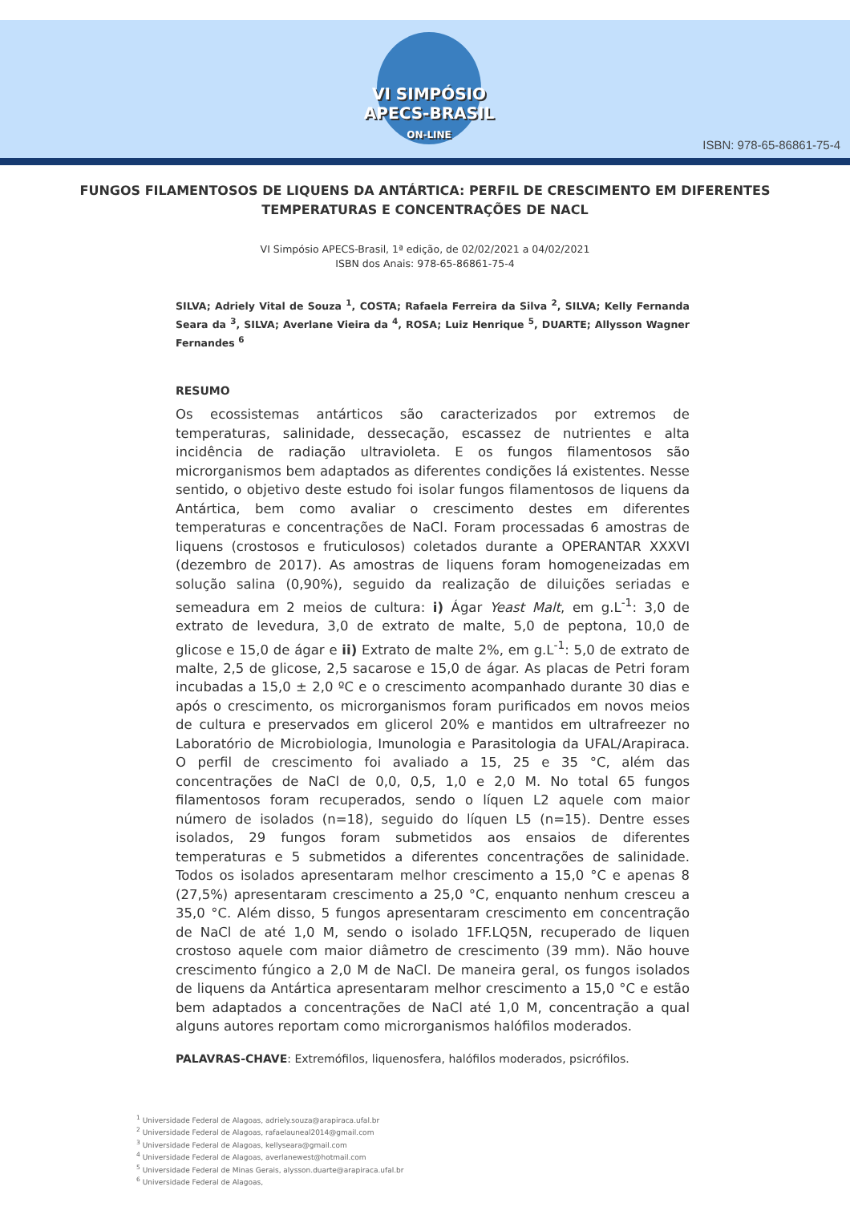VI SIMPÓSIO
APECS-BRASIL
ON-LINE
ISBN: 978-65-86861-75-4
FUNGOS FILAMENTOSOS DE LIQUENS DA ANTÁRTICA: PERFIL DE CRESCIMENTO EM DIFERENTES TEMPERATURAS E CONCENTRAÇÕES DE NACL
VI Simpósio APECS-Brasil, 1ª edição, de 02/02/2021 a 04/02/2021
ISBN dos Anais: 978-65-86861-75-4
SILVA; Adriely Vital de Souza <sup>1</sup>, COSTA; Rafaela Ferreira da Silva <sup>2</sup>, SILVA; Kelly Fernanda Seara da <sup>3</sup>, SILVA; Averlane Vieira da <sup>4</sup>, ROSA; Luiz Henrique <sup>5</sup>, DUARTE; Allysson Wagner Fernandes <sup>6</sup>
RESUMO
Os ecossistemas antárticos são caracterizados por extremos de temperaturas, salinidade, dessecação, escassez de nutrientes e alta incidência de radiação ultravioleta. E os fungos filamentosos são microrganismos bem adaptados as diferentes condições lá existentes. Nesse sentido, o objetivo deste estudo foi isolar fungos filamentosos de liquens da Antártica, bem como avaliar o crescimento destes em diferentes temperaturas e concentrações de NaCl. Foram processadas 6 amostras de liquens (crostosos e fruticulosos) coletados durante a OPERANTAR XXXVI (dezembro de 2017). As amostras de liquens foram homogeneizadas em solução salina (0,90%), seguido da realização de diluições seriadas e semeadura em 2 meios de cultura: i) Ágar Yeast Malt, em g.L<sup>-1</sup>: 3,0 de extrato de levedura, 3,0 de extrato de malte, 5,0 de peptona, 10,0 de glicose e 15,0 de ágar e ii) Extrato de malte 2%, em g.L<sup>-1</sup>: 5,0 de extrato de malte, 2,5 de glicose, 2,5 sacarose e 15,0 de ágar. As placas de Petri foram incubadas a 15,0 ± 2,0 ºC e o crescimento acompanhado durante 30 dias e após o crescimento, os microrganismos foram purificados em novos meios de cultura e preservados em glicerol 20% e mantidos em ultrafreezer no Laboratório de Microbiologia, Imunologia e Parasitologia da UFAL/Arapiraca. O perfil de crescimento foi avaliado a 15, 25 e 35 °C, além das concentrações de NaCl de 0,0, 0,5, 1,0 e 2,0 M. No total 65 fungos filamentosos foram recuperados, sendo o líquen L2 aquele com maior número de isolados (n=18), seguido do líquen L5 (n=15). Dentre esses isolados, 29 fungos foram submetidos aos ensaios de diferentes temperaturas e 5 submetidos a diferentes concentrações de salinidade. Todos os isolados apresentaram melhor crescimento a 15,0 °C e apenas 8 (27,5%) apresentaram crescimento a 25,0 °C, enquanto nenhum cresceu a 35,0 °C. Além disso, 5 fungos apresentaram crescimento em concentração de NaCl de até 1,0 M, sendo o isolado 1FF.LQ5N, recuperado de liquen crostoso aquele com maior diâmetro de crescimento (39 mm). Não houve crescimento fúngico a 2,0 M de NaCl. De maneira geral, os fungos isolados de liquens da Antártica apresentaram melhor crescimento a 15,0 °C e estão bem adaptados a concentrações de NaCl até 1,0 M, concentração a qual alguns autores reportam como microrganismos halófilos moderados.
PALAVRAS-CHAVE: Extremófilos, liquenosfera, halófilos moderados, psicrófilos.
<sup>1</sup> Universidade Federal de Alagoas, adriely.souza@arapiraca.ufal.br
<sup>2</sup> Universidade Federal de Alagoas, rafaelauneal2014@gmail.com
<sup>3</sup> Universidade Federal de Alagoas, kellyseara@gmail.com
<sup>4</sup> Universidade Federal de Alagoas, averlanewest@hotmail.com
<sup>5</sup> Universidade Federal de Minas Gerais, alysson.duarte@arapiraca.ufal.br
<sup>6</sup> Universidade Federal de Alagoas,